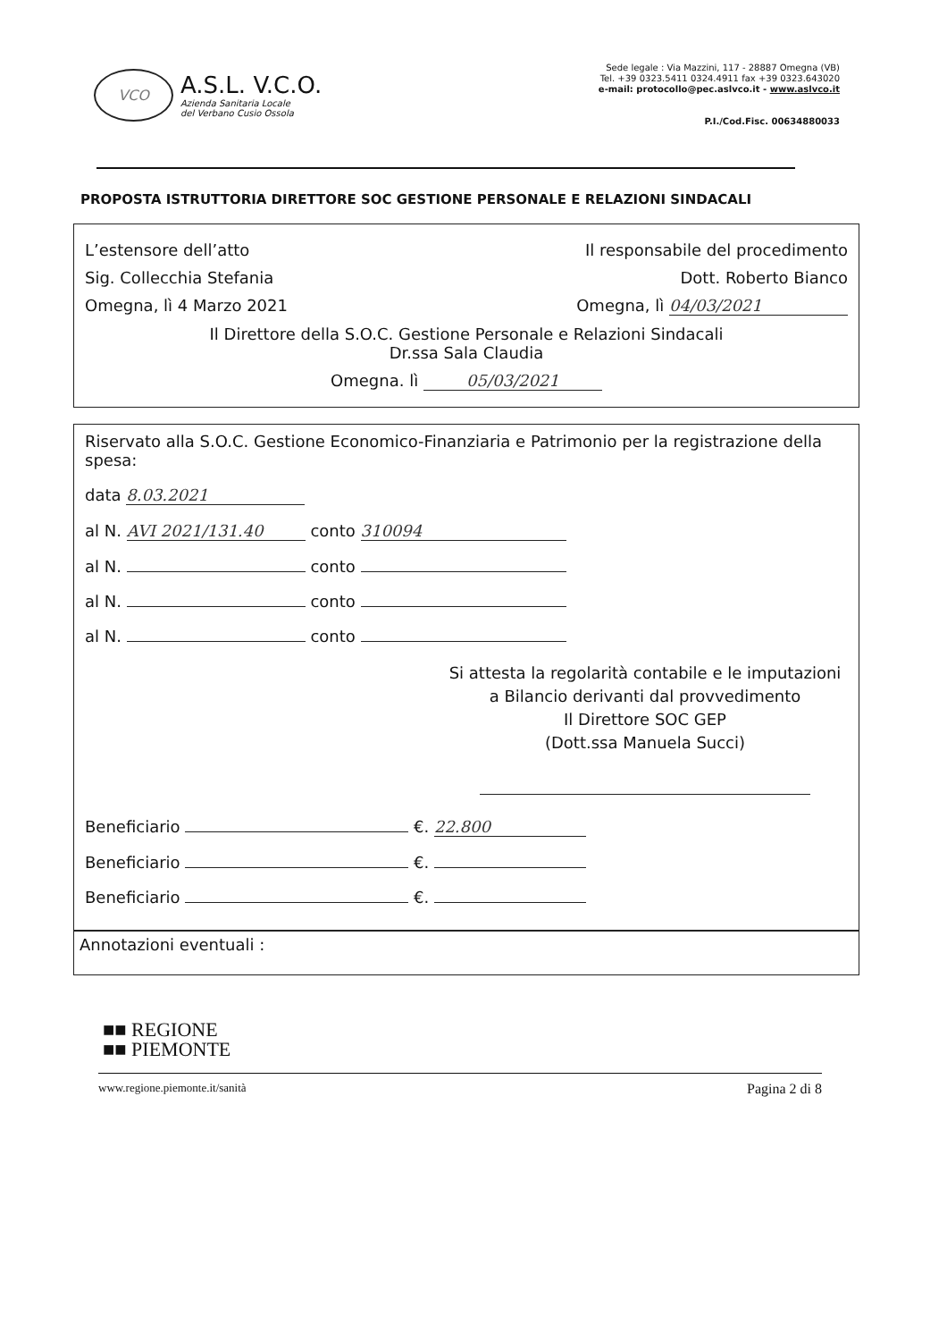VCO
A.S.L. V.C.O.
Azienda Sanitaria Locale
del Verbano Cusio Ossola
Sede legale : Via Mazzini, 117 - 28887 Omegna (VB)
Tel. +39 0323.5411 0324.4911 fax +39 0323.643020
e-mail: protocollo@pec.aslvco.it - www.aslvco.it
P.I./Cod.Fisc. 00634880033
PROPOSTA ISTRUTTORIA DIRETTORE SOC GESTIONE PERSONALE E RELAZIONI SINDACALI
L’estensore dell’atto Il responsabile del procedimento
Sig. Collecchia Stefania Dott. Roberto Bianco
Omegna, lì 4 Marzo 2021 Omegna, lì 04/03/2021
Il Direttore della S.O.C. Gestione Personale e Relazioni Sindacali
Dr.ssa Sala Claudia
Omegna. lì 05/03/2021
Riservato alla S.O.C. Gestione Economico-Finanziaria e Patrimonio per la registrazione della spesa:
data 8.03.2021
al N. AVI 2021/131.40 conto 310094
al N. conto
al N. conto
al N. conto
Si attesta la regolarità contabile e le imputazioni
a Bilancio derivanti dal provvedimento
Il Direttore SOC GEP
(Dott.ssa Manuela Succi)
Beneficiario €. 22.800
Beneficiario €.
Beneficiario €.
Annotazioni eventuali :
■■ REGIONE
■■ PIEMONTE
www.regione.piemonte.it/sanità Pagina 2 di 8